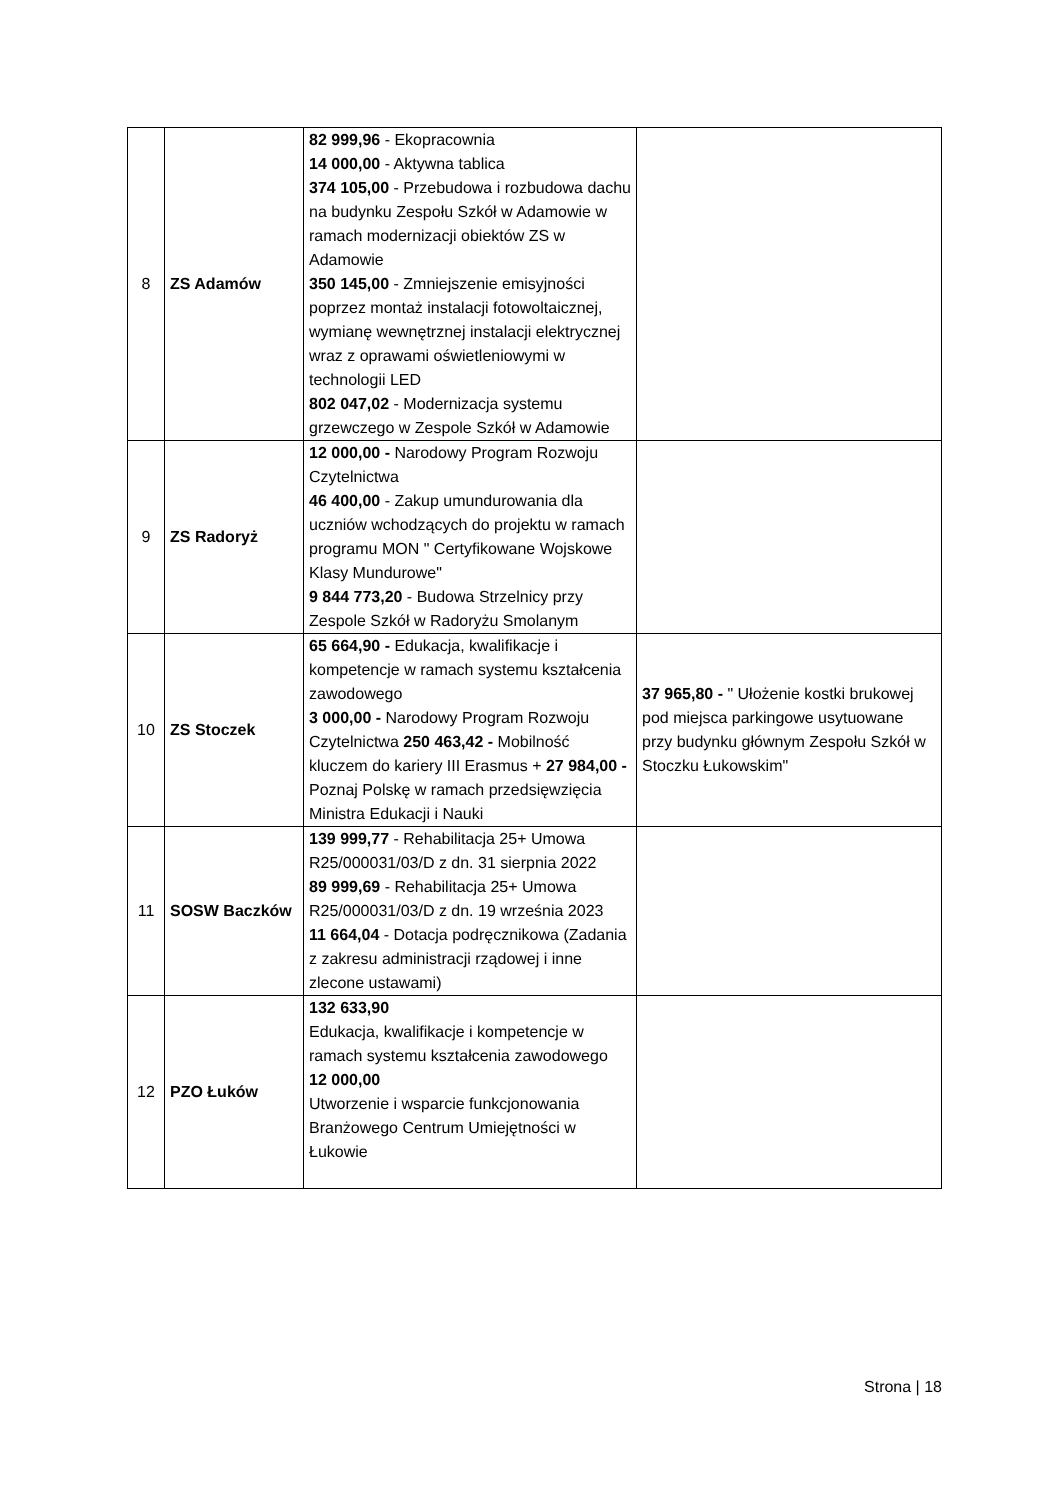| 8 | ZS Adamów | 82 999,96 - Ekopracownia 14 000,00 - Aktywna tablica 374 105,00 - Przebudowa i rozbudowa dachu na budynku Zespołu Szkół w Adamowie w ramach modernizacji obiektów ZS w Adamowie 350 145,00 - Zmniejszenie emisyjności poprzez montaż instalacji fotowoltaicznej, wymianę wewnętrznej instalacji elektrycznej wraz z oprawami oświetleniowymi w technologii LED 802 047,02 - Modernizacja systemu grzewczego w Zespole Szkół w Adamowie | |
| 9 | ZS Radoryż | 12 000,00 - Narodowy Program Rozwoju Czytelnictwa 46 400,00 - Zakup umundurowania dla uczniów wchodzących do projektu w ramach programu MON " Certyfikowane Wojskowe Klasy Mundurowe" 9 844 773,20 - Budowa Strzelnicy przy Zespole Szkół w Radoryżu Smolanym | |
| 10 | ZS Stoczek | 65 664,90 - Edukacja, kwalifikacje i kompetencje w ramach systemu kształcenia zawodowego 3 000,00 - Narodowy Program Rozwoju Czytelnictwa 250 463,42 - Mobilność kluczem do kariery III Erasmus + 27 984,00 - Poznaj Polskę w ramach przedsięwzięcia Ministra Edukacji i Nauki | 37 965,80 - " Ułożenie kostki brukowej pod miejsca parkingowe usytuowane przy budynku głównym Zespołu Szkół w Stoczku Łukowskim" |
| 11 | SOSW Baczków | 139 999,77 - Rehabilitacja 25+ Umowa R25/000031/03/D z dn. 31 sierpnia 2022 89 999,69 - Rehabilitacja 25+ Umowa R25/000031/03/D z dn. 19 września 2023 11 664,04 - Dotacja podręcznikowa (Zadania z zakresu administracji rządowej i inne zlecone ustawami) | |
| 12 | PZO Łuków | 132 633,90 Edukacja, kwalifikacje i kompetencje w ramach systemu kształcenia zawodowego 12 000,00 Utworzenie i wsparcie funkcjonowania Branżowego Centrum Umiejętności w Łukowie | |
Strona | 18